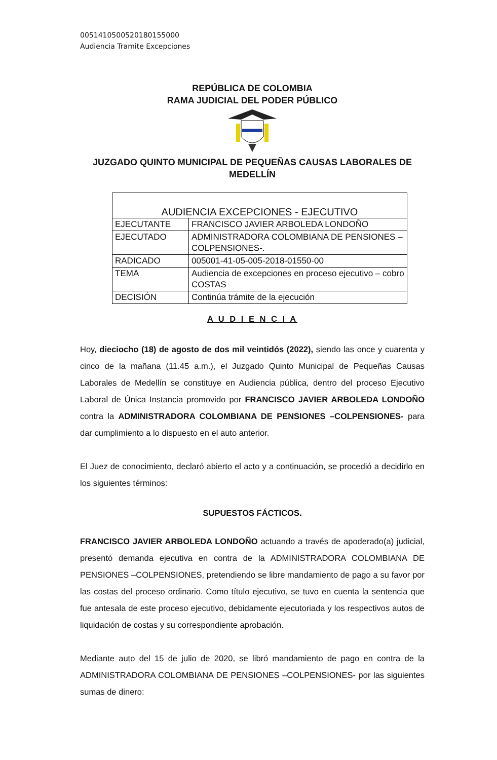00514105005201801550​00
Audiencia Tramite Excepciones
REPÚBLICA DE COLOMBIA
RAMA JUDICIAL DEL PODER PÚBLICO
JUZGADO QUINTO MUNICIPAL DE PEQUEÑAS CAUSAS LABORALES DE MEDELLÍN
| AUDIENCIA EXCEPCIONES - EJECUTIVO | |
| EJECUTANTE | FRANCISCO JAVIER ARBOLEDA LONDOÑO |
| EJECUTADO | ADMINISTRADORA COLOMBIANA DE PENSIONES –COLPENSIONES-. |
| RADICADO | 005001-41-05-005-2018-01550-00 |
| TEMA | Audiencia de excepciones en proceso ejecutivo – cobro COSTAS |
| DECISIÓN | Continúa trámite de la ejecución |
A U D I E N C I A
Hoy, dieciocho (18) de agosto de dos mil veintidós (2022), siendo las once y cuarenta y cinco de la mañana (11.45 a.m.), el Juzgado Quinto Municipal de Pequeñas Causas Laborales de Medellín se constituye en Audiencia pública, dentro del proceso Ejecutivo Laboral de Única Instancia promovido por FRANCISCO JAVIER ARBOLEDA LONDOÑO contra la ADMINISTRADORA COLOMBIANA DE PENSIONES –COLPENSIONES- para dar cumplimiento a lo dispuesto en el auto anterior.
El Juez de conocimiento, declaró abierto el acto y a continuación, se procedió a decidirlo en los siguientes términos:
SUPUESTOS FÁCTICOS.
FRANCISCO JAVIER ARBOLEDA LONDOÑO actuando a través de apoderado(a) judicial, presentó demanda ejecutiva en contra de la ADMINISTRADORA COLOMBIANA DE PENSIONES –COLPENSIONES, pretendiendo se libre mandamiento de pago a su favor por las costas del proceso ordinario. Como título ejecutivo, se tuvo en cuenta la sentencia que fue antesala de este proceso ejecutivo, debidamente ejecutoriada y los respectivos autos de liquidación de costas y su correspondiente aprobación.
Mediante auto del 15 de julio de 2020, se libró mandamiento de pago en contra de la ADMINISTRADORA COLOMBIANA DE PENSIONES –COLPENSIONES- por las siguientes sumas de dinero: